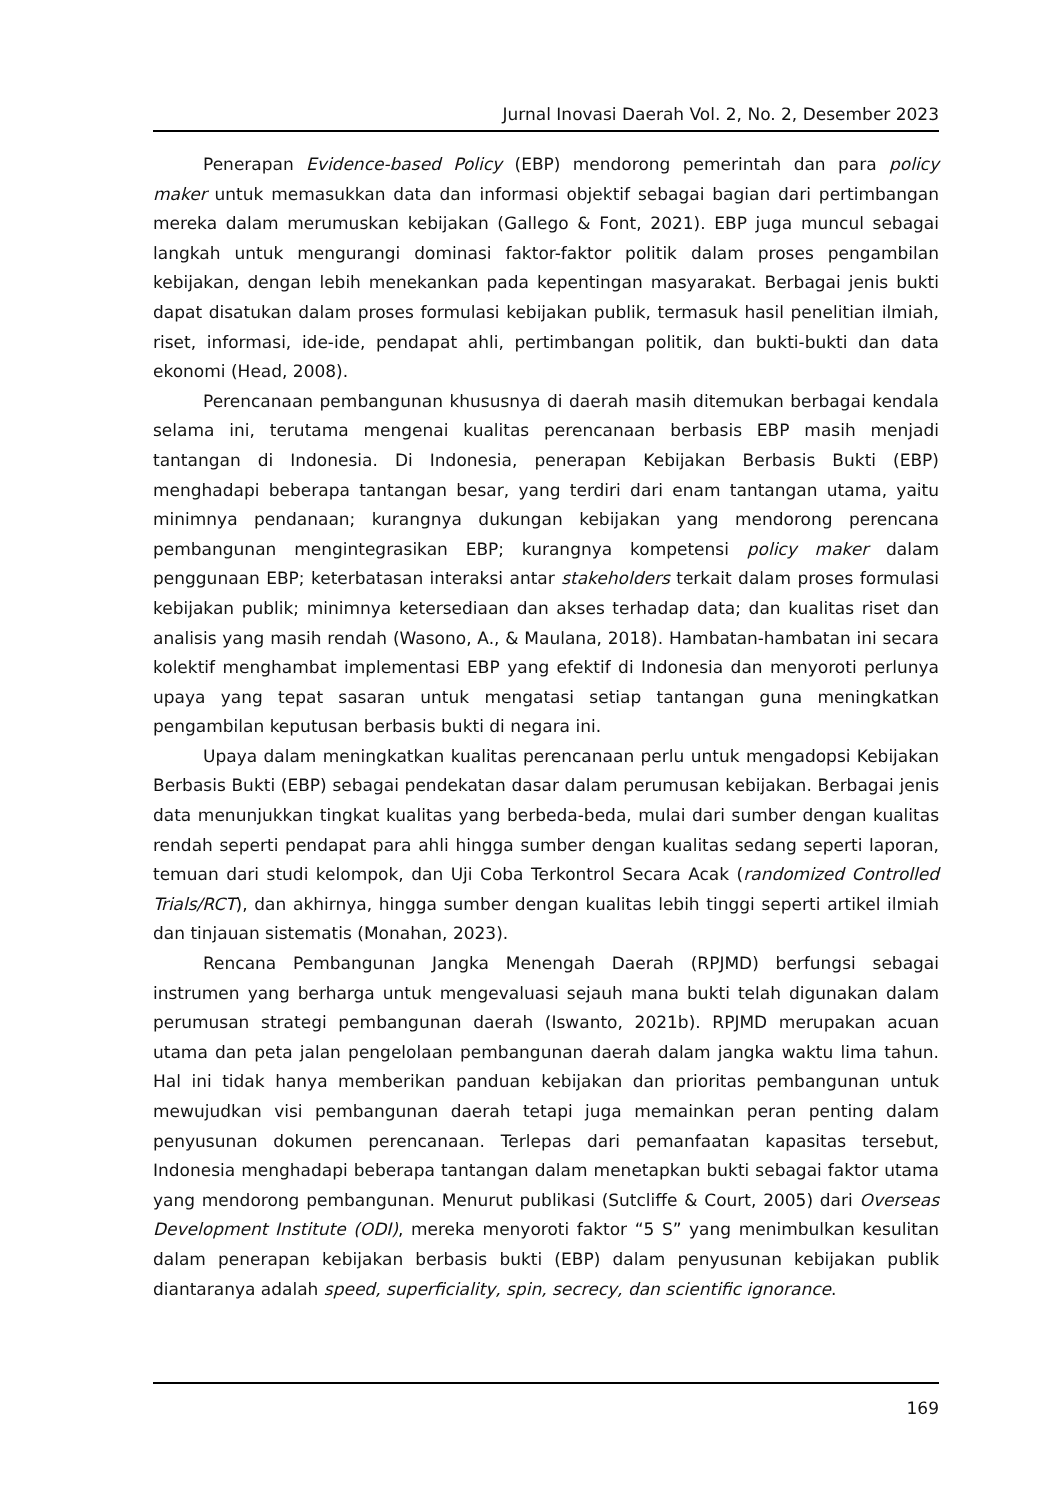Jurnal Inovasi Daerah Vol. 2, No. 2, Desember 2023
Penerapan Evidence-based Policy (EBP) mendorong pemerintah dan para policy maker untuk memasukkan data dan informasi objektif sebagai bagian dari pertimbangan mereka dalam merumuskan kebijakan (Gallego & Font, 2021). EBP juga muncul sebagai langkah untuk mengurangi dominasi faktor-faktor politik dalam proses pengambilan kebijakan, dengan lebih menekankan pada kepentingan masyarakat. Berbagai jenis bukti dapat disatukan dalam proses formulasi kebijakan publik, termasuk hasil penelitian ilmiah, riset, informasi, ide-ide, pendapat ahli, pertimbangan politik, dan bukti-bukti dan data ekonomi (Head, 2008).
Perencanaan pembangunan khususnya di daerah masih ditemukan berbagai kendala selama ini, terutama mengenai kualitas perencanaan berbasis EBP masih menjadi tantangan di Indonesia. Di Indonesia, penerapan Kebijakan Berbasis Bukti (EBP) menghadapi beberapa tantangan besar, yang terdiri dari enam tantangan utama, yaitu minimnya pendanaan; kurangnya dukungan kebijakan yang mendorong perencana pembangunan mengintegrasikan EBP; kurangnya kompetensi policy maker dalam penggunaan EBP; keterbatasan interaksi antar stakeholders terkait dalam proses formulasi kebijakan publik; minimnya ketersediaan dan akses terhadap data; dan kualitas riset dan analisis yang masih rendah (Wasono, A., & Maulana, 2018). Hambatan-hambatan ini secara kolektif menghambat implementasi EBP yang efektif di Indonesia dan menyoroti perlunya upaya yang tepat sasaran untuk mengatasi setiap tantangan guna meningkatkan pengambilan keputusan berbasis bukti di negara ini.
Upaya dalam meningkatkan kualitas perencanaan perlu untuk mengadopsi Kebijakan Berbasis Bukti (EBP) sebagai pendekatan dasar dalam perumusan kebijakan. Berbagai jenis data menunjukkan tingkat kualitas yang berbeda-beda, mulai dari sumber dengan kualitas rendah seperti pendapat para ahli hingga sumber dengan kualitas sedang seperti laporan, temuan dari studi kelompok, dan Uji Coba Terkontrol Secara Acak (randomized Controlled Trials/RCT), dan akhirnya, hingga sumber dengan kualitas lebih tinggi seperti artikel ilmiah dan tinjauan sistematis (Monahan, 2023).
Rencana Pembangunan Jangka Menengah Daerah (RPJMD) berfungsi sebagai instrumen yang berharga untuk mengevaluasi sejauh mana bukti telah digunakan dalam perumusan strategi pembangunan daerah (Iswanto, 2021b). RPJMD merupakan acuan utama dan peta jalan pengelolaan pembangunan daerah dalam jangka waktu lima tahun. Hal ini tidak hanya memberikan panduan kebijakan dan prioritas pembangunan untuk mewujudkan visi pembangunan daerah tetapi juga memainkan peran penting dalam penyusunan dokumen perencanaan. Terlepas dari pemanfaatan kapasitas tersebut, Indonesia menghadapi beberapa tantangan dalam menetapkan bukti sebagai faktor utama yang mendorong pembangunan. Menurut publikasi (Sutcliffe & Court, 2005) dari Overseas Development Institute (ODI), mereka menyoroti faktor “5 S” yang menimbulkan kesulitan dalam penerapan kebijakan berbasis bukti (EBP) dalam penyusunan kebijakan publik diantaranya adalah speed, superficiality, spin, secrecy, dan scientific ignorance.
169